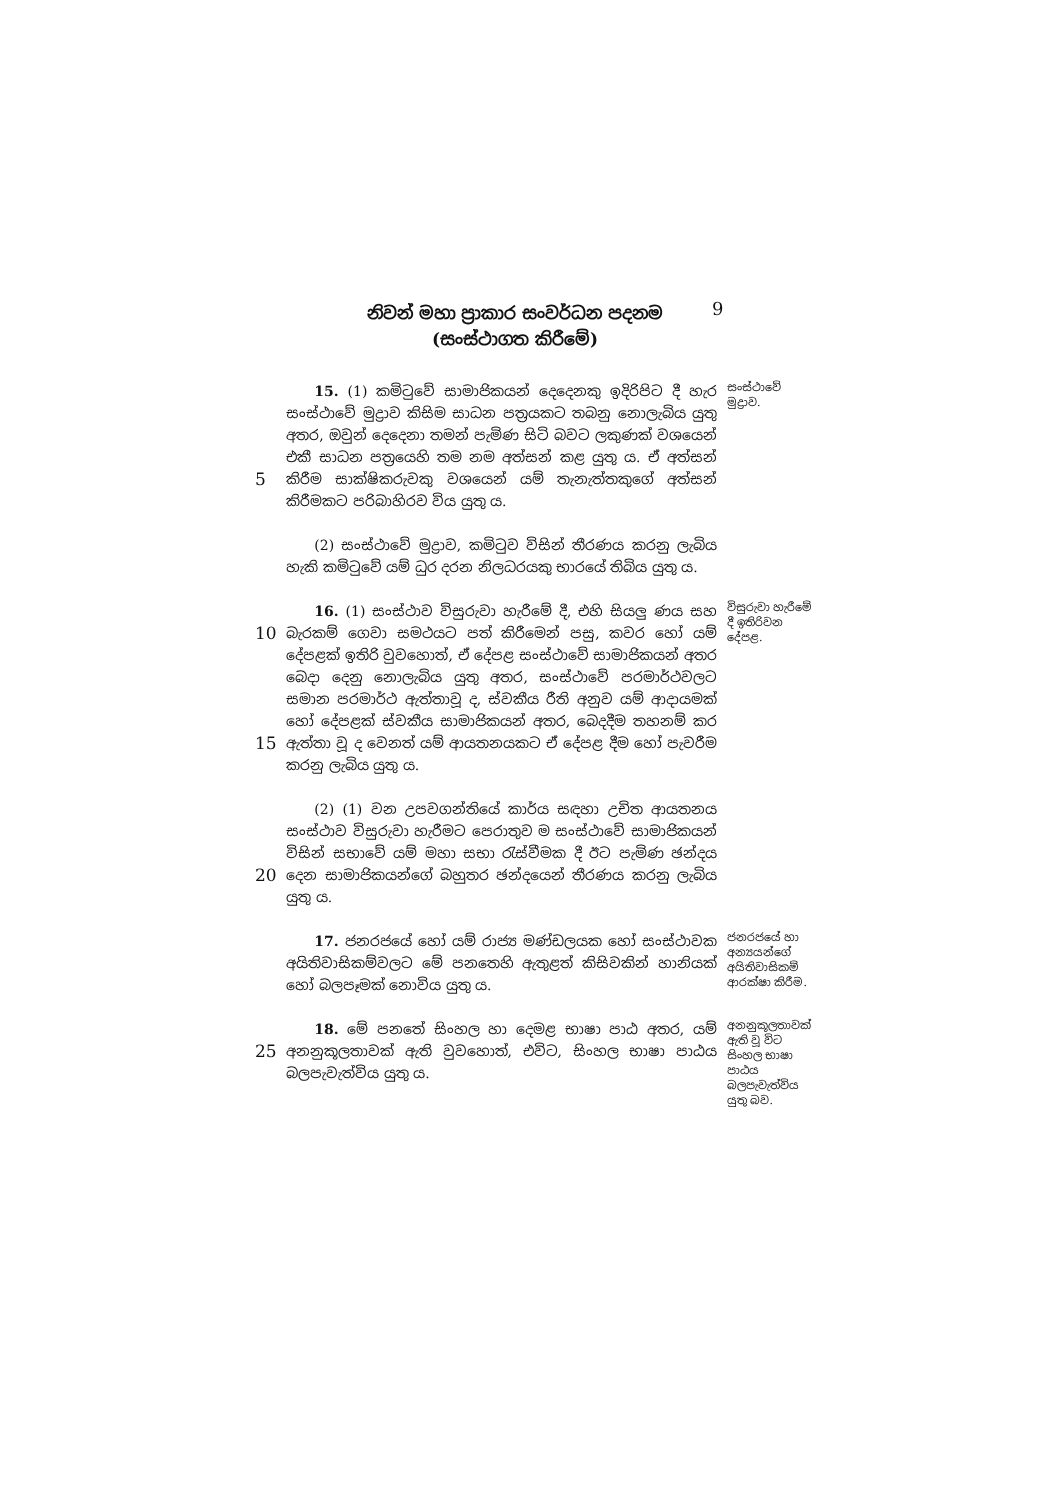නිවන් මහා ප්‍රාකාර සංවර්ධන පදනම
(සංස්ථාගත කිරීමේ)
9
5
15. (1) කමිටුවේ සාමාජිකයන් දෙදෙනකු ඉදිරිපිට දී හැර සංස්ථාවේ මුද්‍රාව කිසිම සාධන පත්‍රයකට තබනු නොලැබිය යුතු අතර, ඔවුන් දෙදෙනා තමන් පැමිණ සිටි බවට ලකුණක් වශයෙන් එකී සාධන පත්‍රයෙහි තම නම අත්සන් කළ යුතු ය. ඒ අත්සන් කිරීම සාක්ෂිකරුවකු වශයෙන් යම් තැනැත්තකුගේ අත්සන් කිරීමකට පරිබාහිරව විය යුතු ය.
සංස්ථාවේ මුද්‍රාව.
(2) සංස්ථාවේ මුද්‍රාව, කමිටුව විසින් තීරණය කරනු ලැබිය හැකි කමිටුවේ යම් ධුර දරන නිලධරයකු භාරයේ තිබිය යුතු ය.
10
15
16. (1) සංස්ථාව විසුරුවා හැරීමේ දී, එහි සියලු ණය සහ බැරකම් ගෙවා සමථයට පත් කිරීමෙන් පසු, කවර හෝ යම් දේපළක් ඉතිරි වුවහොත්, ඒ දේපළ සංස්ථාවේ සාමාජිකයන් අතර බෙදා දෙනු නොලැබිය යුතු අතර, සංස්ථාවේ පරමාර්ථවලට සමාන පරමාර්ථ ඇත්තාවූ ද, ස්වකීය රීති අනුව යම් ආදායමක් හෝ දේපළක් ස්වකීය සාමාජිකයන් අතර, බෙදදීම තහනම් කර ඇත්තා වූ ද වෙනත් යම් ආයතනයකට ඒ දේපළ දීම හෝ පැවරීම කරනු ලැබිය යුතු ය.
විසුරුවා හැරීමේ දී ඉතිරිවන දේපළ.
20
(2) (1) වන උපවගන්තියේ කාර්ය සඳහා උචිත ආයතනය සංස්ථාව විසුරුවා හැරීමට පෙරාතුව ම සංස්ථාවේ සාමාජිකයන් විසින් සභාවේ යම් මහා සභා රැස්වීමක දී ඊට පැමිණ ඡන්දය දෙන සාමාජිකයන්ගේ බහුතර ඡන්දයෙන් තීරණය කරනු ලැබිය යුතු ය.
17. ජනරජයේ හෝ යම් රාජ්‍ය මණ්ඩලයක හෝ සංස්ථාවක අයිතිවාසිකම්වලට මේ පනතෙහි ඇතුළත් කිසිවකින් හානියක් හෝ බලපෑමක් නොවිය යුතු ය.
ජනරජයේ හා අන්‍යයන්ගේ අයිතිවාසිකම් ආරක්ෂා කිරීම.
25
18. මේ පනතේ සිංහල හා දෙමළ භාෂා පාඨ අතර, යම් අනනුකූලතාවක් ඇති වුවහොත්, එවිට, සිංහල භාෂා පාඨය බලපැවැත්විය යුතු ය.
අනනුකූලතාවක් ඇති වූ විට සිංහල භාෂා පාඨය බලපැවැත්විය යුතු බව.